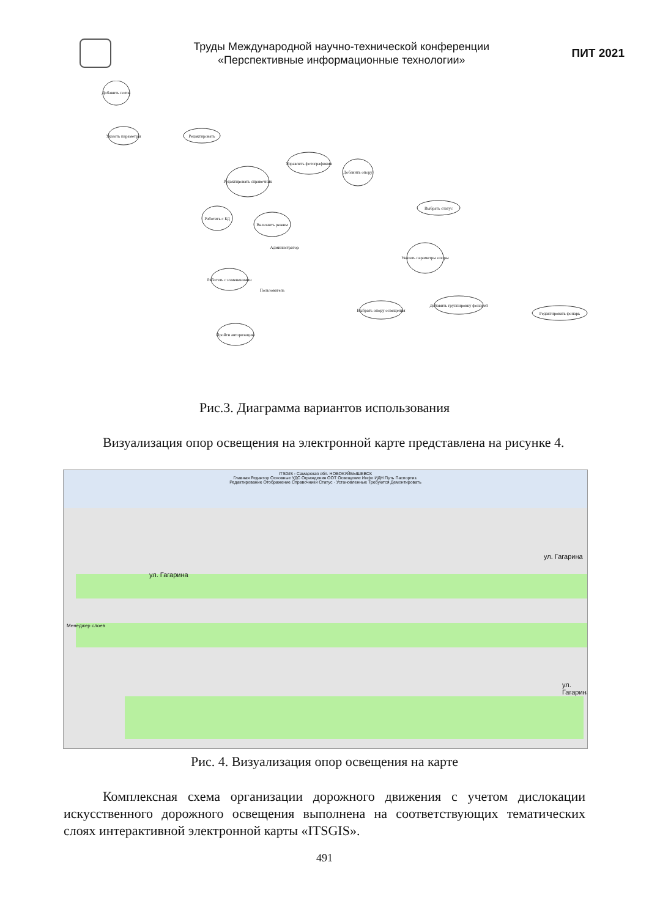Труды Международной научно-технической конференции
«Перспективные информационные технологии»
ПИТ 2021
Добавить поток
Указать параметры
Редактировать
Управлять фотографиями
Добавить опору
Редактировать справочник
Работать с БД
Включить режим
Выбрать статус
Указать параметры опоры
Работать с изменениями
Выбрать опору освещения
Редактировать фонарь
Пройти авторизацию
Добавить группировку фонарей
Администратор
Пользователь
Рис.3. Диаграмма вариантов использования
Визуализация опор освещения на электронной карте представлена на ри­сунке 4.
ITSGIS - Самарская обл. НОВОКУЙБЫШЕВСК
Главная Редактор Основные УДС Ограждения ООТ Освещение Инфо ИДН Путь Паспортиз.
Редактирование Отображение Справочники Статус · Установленные Требуются Демонтировать
ул. Гагарина
ул. Гагарина
ул. Гагарина
Менеджер слоев
Рис. 4. Визуализация опор освещения на карте
Комплексная схема организации дорожного движения с учетом дислока­ции искусственного дорожного освещения выполнена на соответствующих те­матических слоях интерактивной электронной карты «ITSGIS».
491